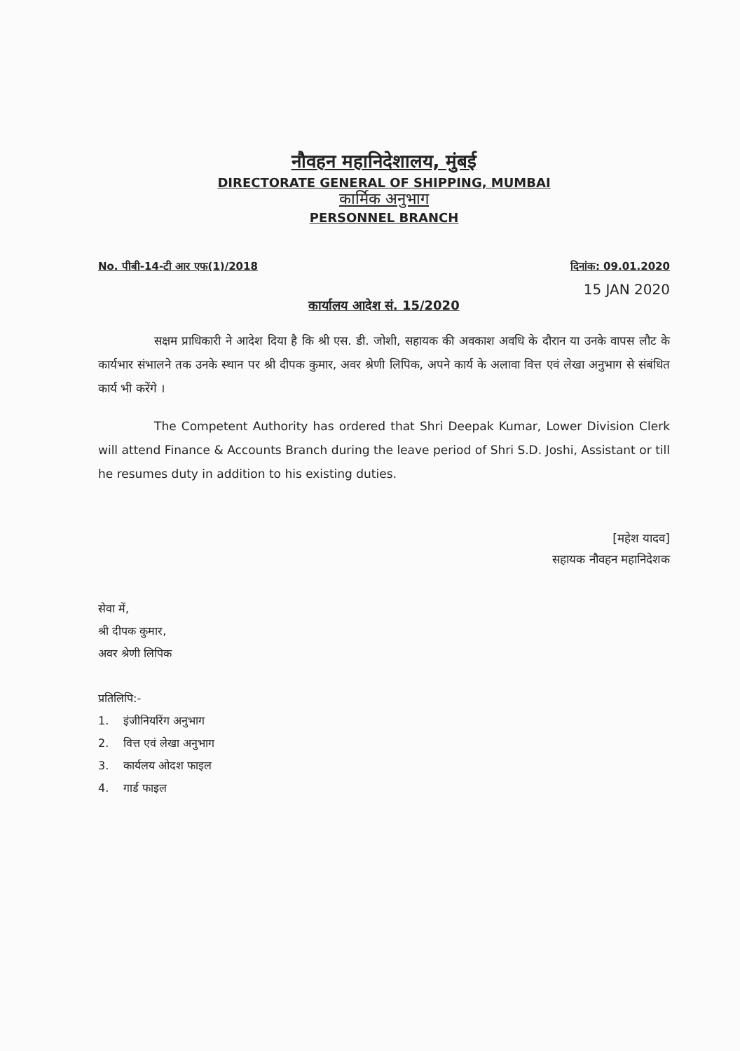नौवहन महानिदेशालय, मुंबई
DIRECTORATE GENERAL OF SHIPPING, MUMBAI
कार्मिक अनुभाग
PERSONNEL BRANCH
No. पीबी-14-टी आर एफ(1)/2018 दिनांक: 09.01.2020
15 JAN 2020
कार्यालय आदेश सं. 15/2020
सक्षम प्राधिकारी ने आदेश दिया है कि श्री एस. डी. जोशी, सहायक की अवकाश अवधि के दौरान या उनके वापस लौट के कार्यभार संभालने तक उनके स्थान पर श्री दीपक कुमार, अवर श्रेणी लिपिक, अपने कार्य के अलावा वित्त एवं लेखा अनुभाग से संबंधित कार्य भी करेंगे ।
The Competent Authority has ordered that Shri Deepak Kumar, Lower Division Clerk will attend Finance & Accounts Branch during the leave period of Shri S.D. Joshi, Assistant or till he resumes duty in addition to his existing duties.
[महेश यादव]
सहायक नौवहन महानिदेशक
सेवा में,
श्री दीपक कुमार,
अवर श्रेणी लिपिक
प्रतिलिपि:-
1. इंजीनियरिंग अनुभाग
2. वित्त एवं लेखा अनुभाग
3. कार्यलय ओदश फाइल
4. गार्ड फाइल